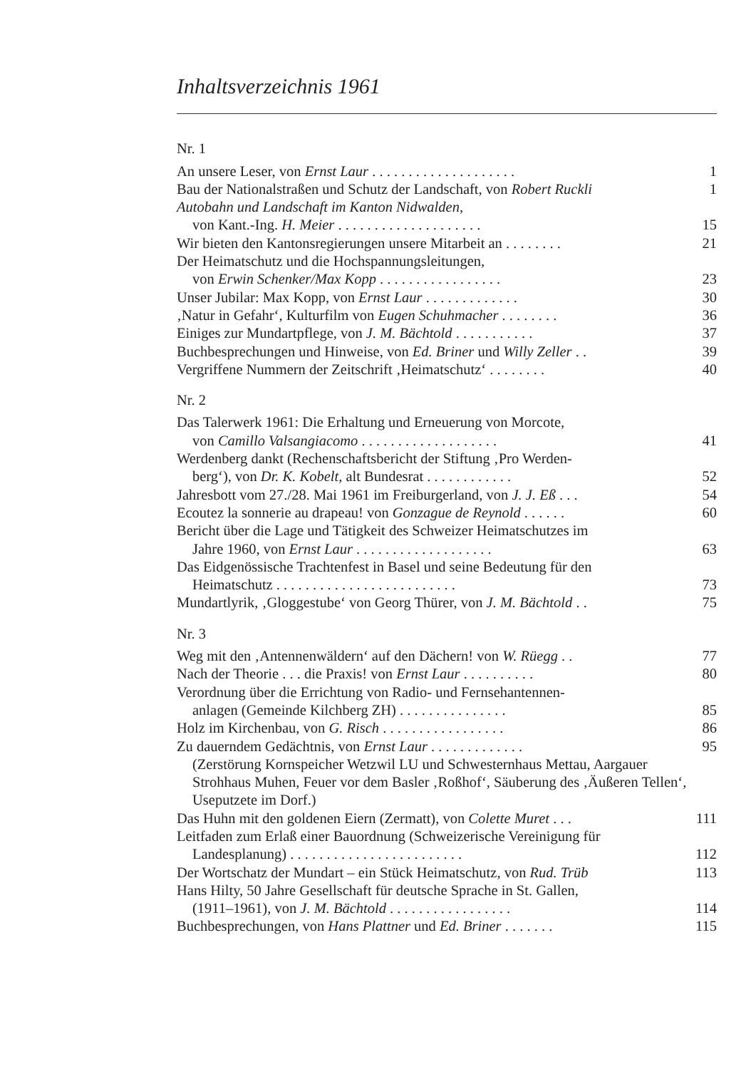Inhaltsverzeichnis 1961
Nr. 1
An unsere Leser, von Ernst Laur . . . . . . . . . . . . . . . . . . . . 1
Bau der Nationalstraßen und Schutz der Landschaft, von Robert Ruckli 1
Autobahn und Landschaft im Kanton Nidwalden,
von Kant.-Ing. H. Meier . . . . . . . . . . . . . . . . . . . . 15
Wir bieten den Kantonsregierungen unsere Mitarbeit an . . . . . . . . 21
Der Heimatschutz und die Hochspannungsleitungen,
von Erwin Schenker/Max Kopp . . . . . . . . . . . . . . . . . 23
Unser Jubilar: Max Kopp, von Ernst Laur . . . . . . . . . . . . . 30
‚Natur in Gefahr‘, Kulturfilm von Eugen Schuhmacher . . . . . . . . 36
Einiges zur Mundartpflege, von J. M. Bächtold . . . . . . . . . . . 37
Buchbesprechungen und Hinweise, von Ed. Briner und Willy Zeller . . 39
Vergriffene Nummern der Zeitschrift ‚Heimatschutz‘ . . . . . . . . 40
Nr. 2
Das Talerwerk 1961: Die Erhaltung und Erneuerung von Morcote,
von Camillo Valsangiacomo . . . . . . . . . . . . . . . . . . . 41
Werdenberg dankt (Rechenschaftsbericht der Stiftung ‚Pro Werden-
berg‘), von Dr. K. Kobelt, alt Bundesrat . . . . . . . . . . . . 52
Jahresbott vom 27./28. Mai 1961 im Freiburgerland, von J. J. Eß . . . 54
Ecoutez la sonnerie au drapeau! von Gonzague de Reynold . . . . . . 60
Bericht über die Lage und Tätigkeit des Schweizer Heimatschutzes im
Jahre 1960, von Ernst Laur . . . . . . . . . . . . . . . . . . . 63
Das Eidgenössische Trachtenfest in Basel und seine Bedeutung für den
Heimatschutz . . . . . . . . . . . . . . . . . . . . . . . . . 73
Mundartlyrik, ‚Gloggestube‘ von Georg Thürer, von J. M. Bächtold . . 75
Nr. 3
Weg mit den ‚Antennenwäldern‘ auf den Dächern! von W. Rüegg . . 77
Nach der Theorie . . . die Praxis! von Ernst Laur . . . . . . . . . . 80
Verordnung über die Errichtung von Radio- und Fernsehantennen-
anlagen (Gemeinde Kilchberg ZH) . . . . . . . . . . . . . . . 85
Holz im Kirchenbau, von G. Risch . . . . . . . . . . . . . . . . . 86
Zu dauerndem Gedächtnis, von Ernst Laur . . . . . . . . . . . . . 95
(Zerstörung Kornspeicher Wetzwil LU und Schwesternhaus Mettau, Aargauer Strohhaus Muhen, Feuer vor dem Basler ‚Roßhof‘, Säuberung des ‚Äußeren Tellen‘, Useputzete im Dorf.)
Das Huhn mit den goldenen Eiern (Zermatt), von Colette Muret . . . 111
Leitfaden zum Erlaß einer Bauordnung (Schweizerische Vereinigung für
Landesplanung) . . . . . . . . . . . . . . . . . . . . . . . . 112
Der Wortschatz der Mundart – ein Stück Heimatschutz, von Rud. Trüb 113
Hans Hilty, 50 Jahre Gesellschaft für deutsche Sprache in St. Gallen,
(1911–1961), von J. M. Bächtold . . . . . . . . . . . . . . . . . 114
Buchbesprechungen, von Hans Plattner und Ed. Briner . . . . . . . 115